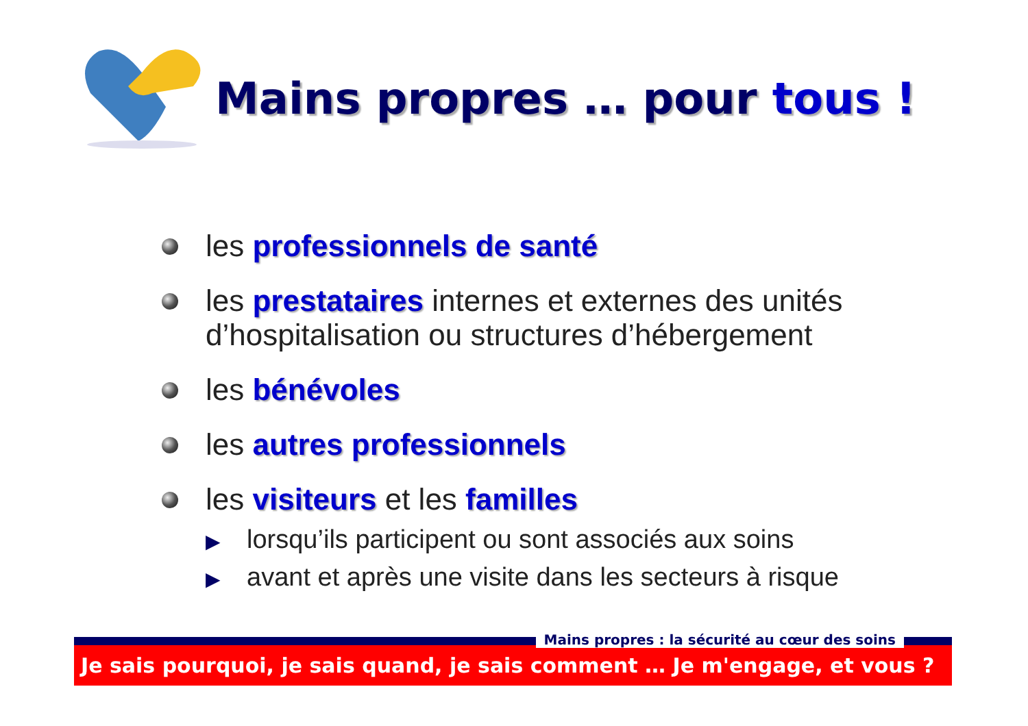Mains propres … pour tous !
les professionnels de santé
les prestataires internes et externes des unités d’hospitalisation ou structures d’hébergement
les bénévoles
les autres professionnels
les visiteurs et les familles
▶ lorsqu’ils participent ou sont associés aux soins
▶ avant et après une visite dans les secteurs à risque
Mains propres : la sécurité au cœur des soins
Je sais pourquoi, je sais quand, je sais comment … Je m'engage, et vous ?